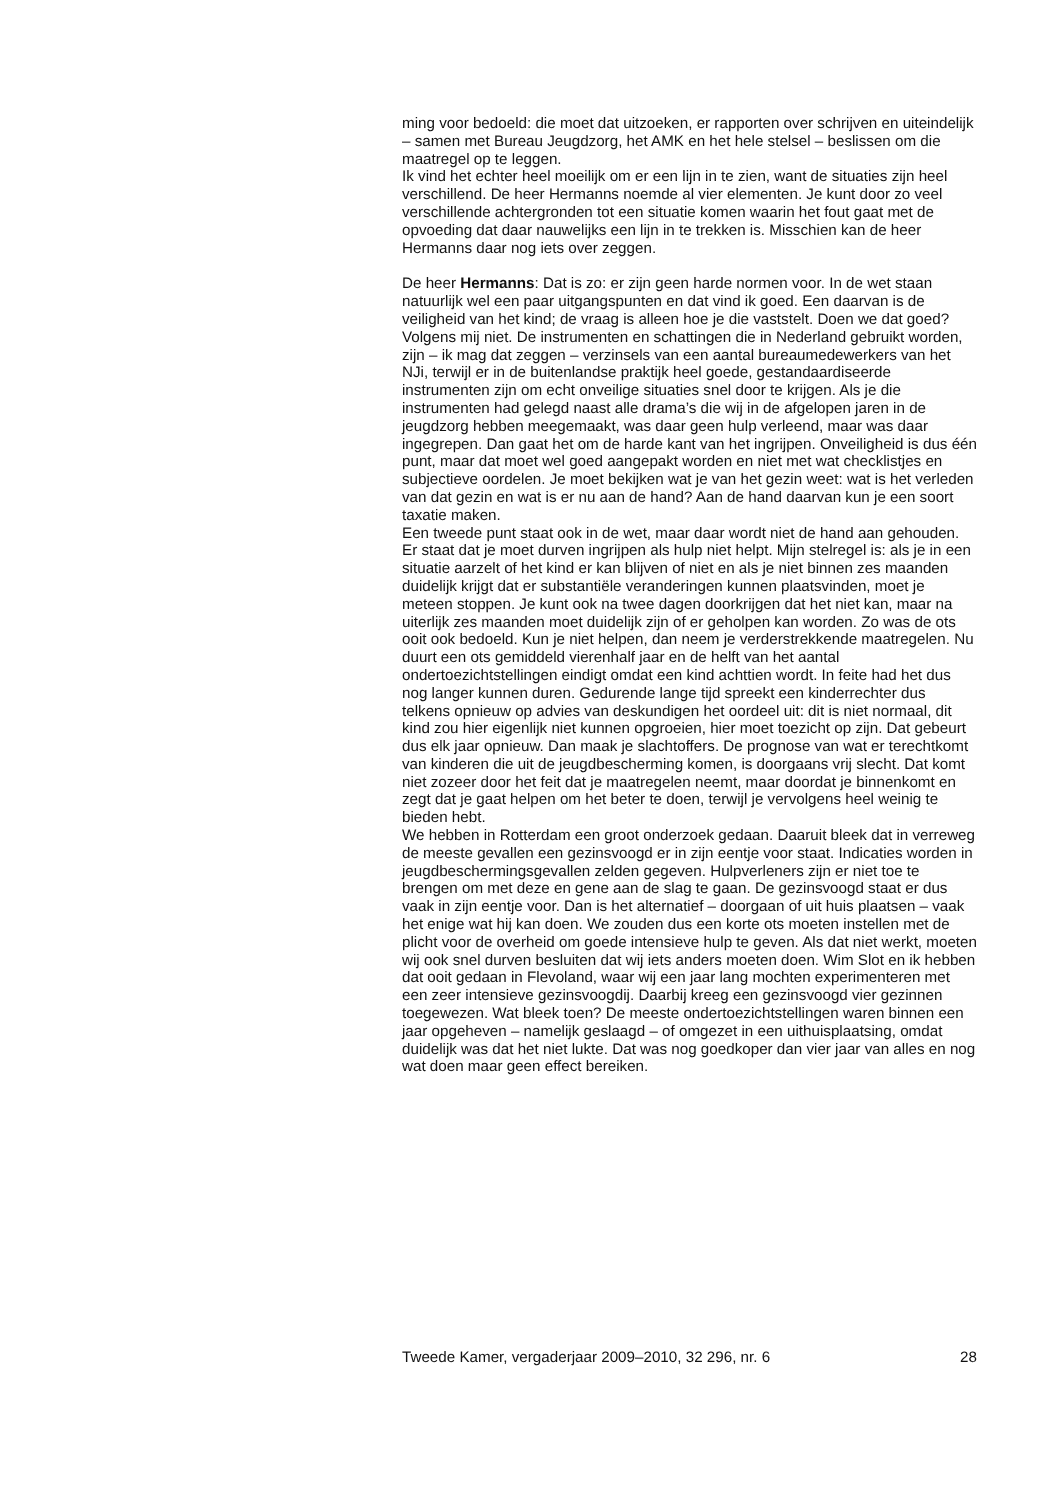ming voor bedoeld: die moet dat uitzoeken, er rapporten over schrijven en uiteindelijk – samen met Bureau Jeugdzorg, het AMK en het hele stelsel – beslissen om die maatregel op te leggen.
Ik vind het echter heel moeilijk om er een lijn in te zien, want de situaties zijn heel verschillend. De heer Hermanns noemde al vier elementen. Je kunt door zo veel verschillende achtergronden tot een situatie komen waarin het fout gaat met de opvoeding dat daar nauwelijks een lijn in te trekken is. Misschien kan de heer Hermanns daar nog iets over zeggen.
De heer Hermanns: Dat is zo: er zijn geen harde normen voor. In de wet staan natuurlijk wel een paar uitgangspunten en dat vind ik goed. Een daarvan is de veiligheid van het kind; de vraag is alleen hoe je die vaststelt. Doen we dat goed? Volgens mij niet. De instrumenten en schattingen die in Nederland gebruikt worden, zijn – ik mag dat zeggen – verzinsels van een aantal bureaumedewerkers van het NJi, terwijl er in de buitenlandse praktijk heel goede, gestandaardiseerde instrumenten zijn om echt onveilige situaties snel door te krijgen. Als je die instrumenten had gelegd naast alle drama’s die wij in de afgelopen jaren in de jeugdzorg hebben meegemaakt, was daar geen hulp verleend, maar was daar ingegrepen. Dan gaat het om de harde kant van het ingrijpen. Onveiligheid is dus één punt, maar dat moet wel goed aangepakt worden en niet met wat checklistjes en subjectieve oordelen. Je moet bekijken wat je van het gezin weet: wat is het verleden van dat gezin en wat is er nu aan de hand? Aan de hand daarvan kun je een soort taxatie maken.
Een tweede punt staat ook in de wet, maar daar wordt niet de hand aan gehouden. Er staat dat je moet durven ingrijpen als hulp niet helpt. Mijn stelregel is: als je in een situatie aarzelt of het kind er kan blijven of niet en als je niet binnen zes maanden duidelijk krijgt dat er substantiële veranderingen kunnen plaatsvinden, moet je meteen stoppen. Je kunt ook na twee dagen doorkrijgen dat het niet kan, maar na uiterlijk zes maanden moet duidelijk zijn of er geholpen kan worden. Zo was de ots ooit ook bedoeld. Kun je niet helpen, dan neem je verderstrekkende maatregelen. Nu duurt een ots gemiddeld vierenhalf jaar en de helft van het aantal ondertoezichtstellingen eindigt omdat een kind achttien wordt. In feite had het dus nog langer kunnen duren. Gedurende lange tijd spreekt een kinderrechter dus telkens opnieuw op advies van deskundigen het oordeel uit: dit is niet normaal, dit kind zou hier eigenlijk niet kunnen opgroeien, hier moet toezicht op zijn. Dat gebeurt dus elk jaar opnieuw. Dan maak je slachtoffers. De prognose van wat er terechtkomt van kinderen die uit de jeugdbescherming komen, is doorgaans vrij slecht. Dat komt niet zozeer door het feit dat je maatregelen neemt, maar doordat je binnenkomt en zegt dat je gaat helpen om het beter te doen, terwijl je vervolgens heel weinig te bieden hebt.
We hebben in Rotterdam een groot onderzoek gedaan. Daaruit bleek dat in verreweg de meeste gevallen een gezinsvoogd er in zijn eentje voor staat. Indicaties worden in jeugdbeschermingsgevallen zelden gegeven. Hulpverleners zijn er niet toe te brengen om met deze en gene aan de slag te gaan. De gezinsvoogd staat er dus vaak in zijn eentje voor. Dan is het alternatief – doorgaan of uit huis plaatsen – vaak het enige wat hij kan doen. We zouden dus een korte ots moeten instellen met de plicht voor de overheid om goede intensieve hulp te geven. Als dat niet werkt, moeten wij ook snel durven besluiten dat wij iets anders moeten doen. Wim Slot en ik hebben dat ooit gedaan in Flevoland, waar wij een jaar lang mochten experimenteren met een zeer intensieve gezinsvoogdij. Daarbij kreeg een gezinsvoogd vier gezinnen toegewezen. Wat bleek toen? De meeste ondertoezichtstellingen waren binnen een jaar opgeheven – namelijk geslaagd – of omgezet in een uithuisplaatsing, omdat duidelijk was dat het niet lukte. Dat was nog goedkoper dan vier jaar van alles en nog wat doen maar geen effect bereiken.
Tweede Kamer, vergaderjaar 2009–2010, 32 296, nr. 6 28